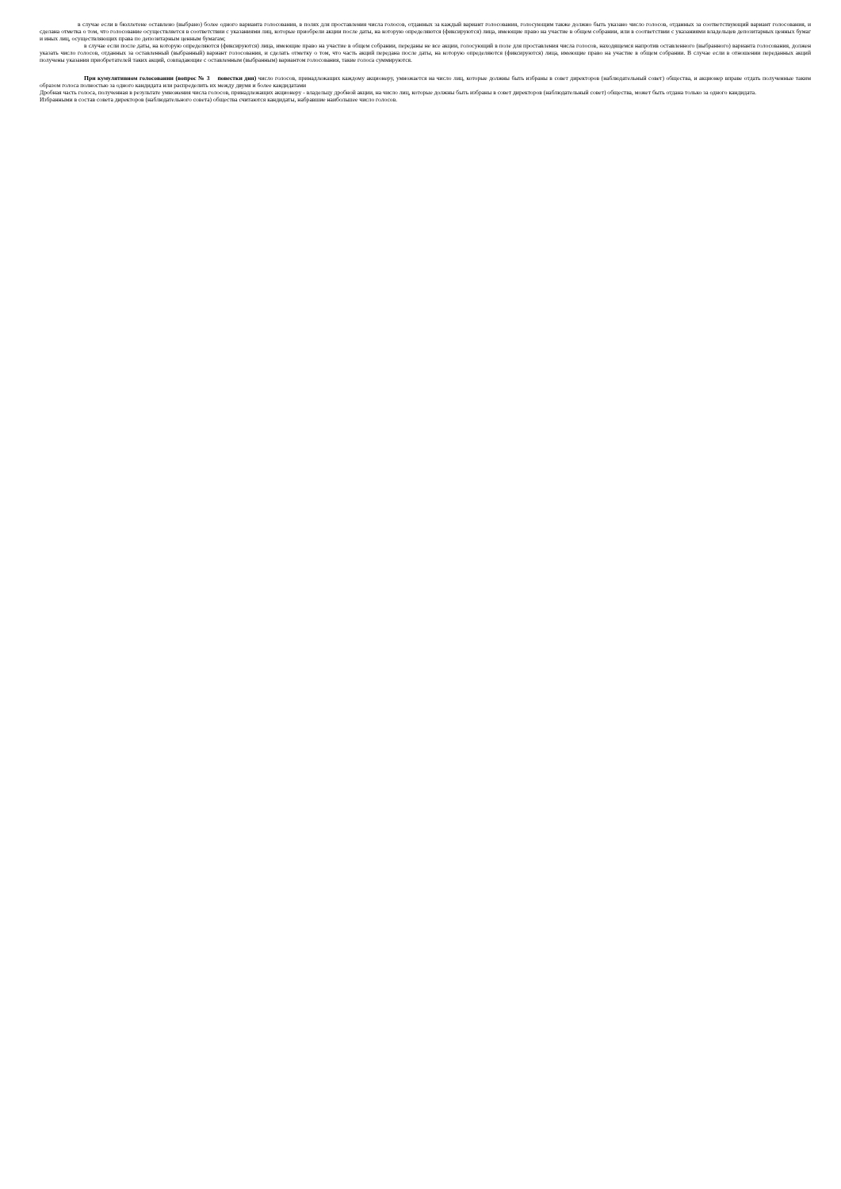в случае если в бюллетене оставлено (выбрано) более одного варианта голосования, в полях для проставления числа голосов, отданных за каждый вариант голосования, голосующим также должно быть указано число голосов, отданных за соответствующий вариант голосования, и сделана отметка о том, что голосование осуществляется в соответствии с указаниями лиц, которые приобрели акции после даты, на которую определяются (фиксируются) лица, имеющие право на участие в общем собрании, или в соответствии с указаниями владельцев депозитарных ценных бумаг и иных лиц, осуществляющих права по депозитарным ценным бумагам;
в случае если после даты, на которую определяются (фиксируются) лица, имеющие право на участие в общем собрании, переданы не все акции, голосующий в поле для проставления числа голосов, находящемся напротив оставленного (выбранного) варианта голосования, должен указать число голосов, отданных за оставленный (выбранный) вариант голосования, и сделать отметку о том, что часть акций передана после даты, на которую определяются (фиксируются) лица, имеющие право на участие в общем собрании. В случае если в отношении переданных акций получены указания приобретателей таких акций, совпадающие с оставленным (выбранным) вариантом голосования, такие голоса суммируются.
При кумулятивном голосовании (вопрос № 3 повестки дня) число голосов, принадлежащих каждому акционеру, умножается на число лиц, которые должны быть избраны в совет директоров (наблюдательный совет) общества, и акционер вправе отдать полученные таким образом голоса полностью за одного кандидата или распределить их между двумя и более кандидатами
Дробная часть голоса, полученная в результате умножения числа голосов, принадлежащих акционеру - владельцу дробной акции, на число лиц, которые должны быть избраны в совет директоров (наблюдательный совет) общества, может быть отдана только за одного кандидата.
Избранными в состав совета директоров (наблюдательного совета) общества считаются кандидаты, набравшие наибольшее число голосов.